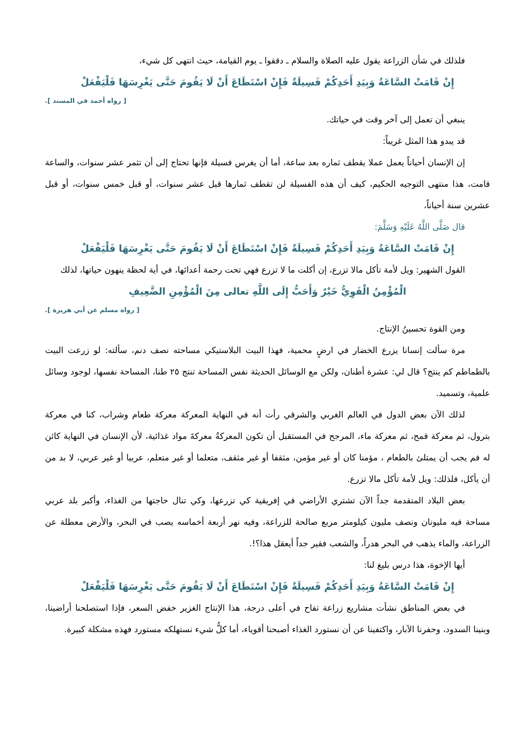فلذلك في شأن الزراعة يقول عليه الصلاة والسلام ـ دققوا ـ يوم القيامة، حيث انتهى كل شيء،
إِنْ قَامَتْ السَّاعَةُ وَبِيَدِ أَحَدِكُمْ فَسِيلَةٌ فَإِنْ اسْتَطَاعَ أَنْ لَا يَقُومَ حَتَّى يَغْرِسَهَا فَلْيَفْعَلْ
[ رواه أحمد في المسند ].
ينبغي أن تعمل إلى آخر وقت في حياتك.
قد يبدو هذا المثل غريباً:
إن الإنسان أحياناً يعمل عملا يقطف ثماره بعد ساعة، أما أن يغرس فسيلة فإنها تحتاج إلى أن تثمر عشر سنوات، والساعة قامت، هذا منتهى التوجيه الحكيم، كيف أن هذه الفسيلة لن تقطف ثمارها قبل عشر سنوات، أو قبل خمس سنوات، أو قبل عشرين سنة أحياناً،
قال صَلَّى اللَّهُ عَلَيْهِ وَسَلَّمَ:
إِنْ قَامَتْ السَّاعَةُ وَبِيَدِ أَحَدِكُمْ فَسِيلَةٌ فَإِنْ اسْتَطَاعَ أَنْ لَا يَقُومَ حَتَّى يَغْرِسَهَا فَلْيَفْعَلْ
القول الشهير: ويل لأمة تأكل مالا تزرع، إن أكلت ما لا تزرع فهي تحت رحمة أعدائها، في أية لحظة ينهون حياتها، لذلك
الْمُؤْمِنُ الْقَوِيُّ خَيْرٌ وَأَحَبُّ إِلَى اللَّهِ تعالى مِنَ الْمُؤْمِنِ الضَّعِيفِ
[ رواه مسلم عن أبي هريرة ].
ومن القوة تحسينُ الإنتاج.
مرة سألت إنسانا يزرع الخضار في ارضٍ محمية، فهذا البيت البلاستيكي مساحته نصف دنم، سألته: لو زرعت البيت بالطماطم كم ينتج؟ قال لي: عشرة أطنان، ولكن مع الوسائل الحديثة نفس المساحة تنتج ٢٥ طنا، المساحة نفسها، لوجود وسائل علمية، وتسميد.
لذلك الآن بعض الدول في العالم الغربي والشرقي رأت أنه في النهاية المعركة معركة طعام وشراب، كنا في معركة بترول، ثم معركة قمح، ثم معركة ماء، المرجح في المستقبل أن تكون المعركةُ معركةَ مواد غذائية، لأن الإنسان في النهاية كائن له فم يجب أن يمتلئ بالطعام ، مؤمنا كان أو غير مؤمن، مثقفا أو غير مثقف، متعلما أو غير متعلم، عربيا أو غير عربي، لا بد من أن يأكل، فلذلك: ويل لأمة تأكل مالا تزرع.
بعض البلاد المتقدمة جداً الآن تشتري الأراضي في إفريقية كي تزرعها، وكي تنال حاجتها من الغذاء، وأكبر بلد عربي مساحة فيه مليونان ونصف مليون كيلومتر مربع صالحة للزراعة، وفيه نهر أربعة أخماسه يصب في البحر، والأرض معطلة عن الزراعة، والماء يذهب في البحر هدراً، والشعب فقير جداً أيعقل هذا؟!.
أيها الإخوة، هذا درس بليغ لنا:
إِنْ قَامَتْ السَّاعَةُ وَبِيَدِ أَحَدِكُمْ فَسِيلَةٌ فَإِنْ اسْتَطَاعَ أَنْ لَا يَقُومَ حَتَّى يَغْرِسَهَا فَلْيَفْعَلْ
في بعض المناطق نشأت مشاريع زراعة تفاح في أعلى درجة، هذا الإنتاج الغزير خفض السعر، فإذا استصلحنا أراضينا، وبنينا السدود، وحفرنا الآبار، واكتفينا عن أن نستورد الغذاء أصبحنا أقوياء، أما كلُّ شيء نستهلكه مستورد فهذه مشكلة كبيرة.